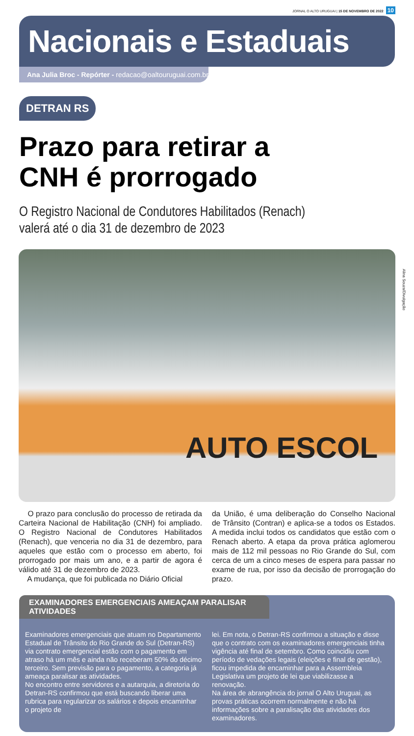JORNAL O ALTO URUGUAI | 15 DE NOVEMBRO DE 2022 10
Nacionais e Estaduais
Ana Julia Broc - Repórter - redacao@oaltouruguai.com.br
DETRAN RS
Prazo para retirar a
CNH é prorrogado
O Registro Nacional de Condutores Habilitados (Renach)
valerá até o dia 31 de dezembro de 2023
AUTO ESCOL
Alina Souza/Divulgação
O prazo para conclusão do processo de retirada da Carteira Nacional de Habilitação (CNH) foi ampliado. O Registro Nacional de Condutores Habilitados (Renach), que venceria no dia 31 de dezembro, para aqueles que estão com o processo em aberto, foi prorrogado por mais um ano, e a partir de agora é válido até 31 de dezembro de 2023.
A mudança, que foi publicada no Diário Oficial
da União, é uma deliberação do Conselho Nacional de Trânsito (Contran) e aplica-se a todos os Estados. A medida inclui todos os candidatos que estão com o Renach aberto. A etapa da prova prática aglomerou mais de 112 mil pessoas no Rio Grande do Sul, com cerca de um a cinco meses de espera para passar no exame de rua, por isso da decisão de prorrogação do prazo.
EXAMINADORES EMERGENCIAIS AMEAÇAM PARALISAR ATIVIDADES
Examinadores emergenciais que atuam no Departamento Estadual de Trânsito do Rio Grande do Sul (Detran-RS) via contrato emergencial estão com o pagamento em atraso há um mês e ainda não receberam 50% do décimo terceiro. Sem previsão para o pagamento, a categoria já ameaça paralisar as atividades.
No encontro entre servidores e a autarquia, a diretoria do Detran-RS confirmou que está buscando liberar uma rubrica para regularizar os salários e depois encaminhar o projeto de
lei. Em nota, o Detran-RS confirmou a situação e disse que o contrato com os examinadores emergenciais tinha vigência até final de setembro. Como coincidiu com período de vedações legais (eleições e final de gestão), ficou impedida de encaminhar para a Assembleia Legislativa um projeto de lei que viabilizasse a renovação.
Na área de abrangência do jornal O Alto Uruguai, as provas práticas ocorrem normalmente e não há informações sobre a paralisação das atividades dos examinadores.